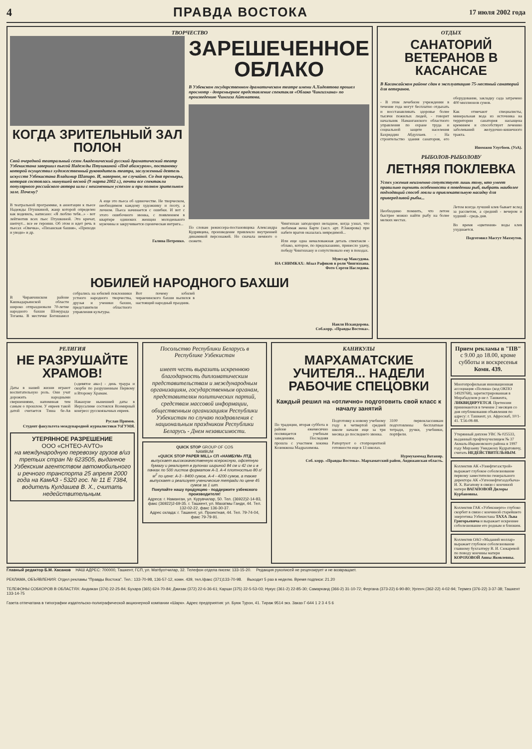4 ПРАВДА ВОСТОКА 17 июля 2002 года
ТВОРЧЕСТВО
КОГДА ЗРИТЕЛЬНЫЙ ЗАЛ ПОЛОН
Свой очередной театральный сезон Академический русский драматический театр Узбекистана завершил пьесой Надежды Птушкиной «Под абажуром», постановку которой осуществил художественный руководитель театра, заслуженный деятель искусств Узбекистана Владимир Шапиро. И, наверное, не случайно. Со дня премьеры, которая состоялась минувшей весной (9 марта 2002 г.), почти все спектакли популярного российского автора шли с неизменным успехом и при полном зрительном зале. Почему?
В театральной программке, в аннотации к пьесе Надежды Птушкиной, жанр которой определен как водевиль, написано: «Я люблю тебя...» - вот лейтмотив всех пьес Птушкиной. Это кричат, шепчут... все ее героини. Об этом и идет речь в пьесах «Овечка», «Пизанская башня», «Приходи и уводи» и др.
А еще это пьеса об одиночестве. Не творческом, необходимом каждому художнику и поэту, а личном. Пьеса начинается с ошибки. И вот с этого ошибочного звонка, с появлением в квартире одиноких женщин молоденького мужчины и закручивается сценическая интрига...
Галина Петренко.
ЗАРЕШЕЧЕННОЕ ОБЛАКО
В Узбекском государственном драматическом театре имени А.Хидоятова прошел просмотр - допремьерное представление спектакля «Облако Чингизхана» по произведению Чингиза Айтматова.
По словам режиссера-постановщика Александра Кудрявцева, произведение привлекло внутренней динамикой персонажей. Но сначала немного о сюжете.
Чингизхан заподозрил неладное, когда узнал, что любимая жена Барте (засл. арт. Р.Закирова) при набеге врагов оказалась невредимой...
Или еще одна немаловажная деталь спектакля - облако, которое, по предсказанию, принесло удачу, победу Чингизхану и сопутствовало ему в походах.
Муяссар Максудова.
НА СНИМКАХ: Абзал Рафиков в роли Чингизхана.
Фото Сергея Наследова.
ЮБИЛЕЙ НАРОДНОГО БАХШИ
В Чиракчинском районе Кашкадарьинской области широко отпраздновали 70-летие народного бахши Шомурада Тогаева. В местечке Богишамол собрались на юбилей поклонники устного народного творчества, друзья и ученики бахши, представители областного управления культуры.
Вот почему юбилей чиракчинского бахши вылился в настоящий народный праздник.
Наиля Искандерова.
Соб.корр. «Правды Востока».
ОТДЫХ
САНАТОРИЙ ВЕТЕРАНОВ В КАСАНСАЕ
В Касансайском районе сдан в эксплуатацию 75-местный санаторий для ветеранов.
- В этом лечебном учреждении в течение года могут бесплатно отдыхать и восстанавливать здоровье более тысячи пожилых людей, - говорит начальник Наманганского областного управления по охране труда и социальной защите населения Бахриддин Абдуллаев. - На строительство здания санатория, его оборудование, закладку сада затрачено 400 миллионов сумов.
Как отмечают специалисты, минеральная вода из источника на территории санатория насыщена кремнием и способствует лечению заболеваний желудочно-кишечного тракта.
Иномжон Улугбоев. (УзА).
РЫБОЛОВ-РЫБОЛОВУ
ЛЕТНЯЯ ПОКЛЕВКА
Успех ужения неизменно сопутствует лишь тому, кто умеет правильно оценить особенности в поведении рыб, выбрать наиболее подходящий способ ловли и привлекательную насадку для привередливой рыбы...
Необходимо помнить, что летом быстрее можно найти рыбу на более мелких местах.
Летом всегда лучший клев бывает вслед за рассветом, а средний - вечером и худший - средь дня.
Во время «цветения» воды клев ухудшается.
Подготовил Масгут Махмутов.
РЕЛИГИЯ
НЕ РАЗРУШАЙТЕ ХРАМОВ!
Даты в нашей жизни играют воспитательную роль. Они учат дорожить народными свершениями, напоминая тем самым о прошлом. У евреев такой датой считается Тиша бе-Ав («девятое ава») - день траура и скорби по разрушенным Первому и Второму Храмам.
Накануне нынешней даты в Иерусалиме состоялся Всемирный конгресс русскоязычных евреев.
Руслан Примов.
Студент факультета международной журналистики УзГУМЯ.
УТЕРЯННОЕ РАЗРЕШЕНИЕ
ООО «СНТЕО-АVТО»
на международную перевозку грузов в/из третьих стран № 623505, выданное Узбекским агентством автомобильного и речного транспорта 25 апреля 2000 года на КамАЗ - 5320 гос. № 11 Е 7384, водитель Кулдашев В. Х., считать недействительным.
Посольство Республики Беларусь в Республике Узбекистан
имеет честь выразить искреннюю благодарность дипломатическим представительствам и международным организациям, государственным органам, представителям политических партий, средствам массовой информации, общественным организациям Республики Узбекистан по случаю поздравления с национальным праздником Республики Беларусь - Днем независимости.
QUICK STOP GROUP OF COS
NAMBUM
«QUICK STOP PAPER MILL» СП «НАМБУМ» ЛТД
выпускает высококачественную ксероксную, офсетную бумагу и реализует в рулонах шириной 84 см и 42 см и в пачках по 500 листов форматом А-3, А-4 плотностью 80 г/м<sup>2</sup> по цене: А-3 - 8400 сумов, А-4 - 4200 сумов, а также выпускает и реализует ученические тетради по цене 45 сумов за 1 шт.
Покупайте нашу продукцию - поддержите узбекского производителя!
Адреса: г. Наманган, ул. Курувчилар, 50. Тел. (36922)2-14-83, факс (36922)2-69-35. г. Ташкент, ул. Махатмы Ганди, 44. Тел. 132-02-22, факс 136-30-37.
Адрес склада: г. Ташкент, ул. Проектная, 44. Тел. 79-74-04, факс 79-79-91.
КАНИКУЛЫ
МАРХАМАТСКИЕ УЧИТЕЛЯ... НАДЕЛИ РАБОЧИЕ СПЕЦОВКИ
Каждый решил на «отлично» подготовить свой класс к началу занятий
По традиции, вторая суббота в районе ежемесячно посвящается учебным заведениям. Последняя прошла с участием хокима Козимжона Мадрахимова.
Подготовку к новому учебному году в четвертой средней школе начали еще за три месяца до последнего звонка.
Рапортуют о стопроцентной готовности еще в 13 школах.
3100 первоклассникам подготовлены бесплатные тетради, ручки, учебники, портфели.
Нурмухаммад Ватаняр.
Соб. корр. «Правды Востока». Мархаматский район, Андижанская область.
Прием рекламы в "ПВ"
с 9.00 до 18.00, кроме субботы и воскресенья
Комн. 439.
Многопрофильная инновационная ассоциация «Полина» (код ОКПО 14929768), зарегистрированная в Мирабадском р-не г. Ташкента, ЛИКВИДИРУЕТСЯ. Претензии принимаются в течение 2 месяцев со дня опубликования объявления по адресу: г. Ташкент, ул. Афросиаб, 10/1-41. Т.56-08-88.
Утерянный диплом УВС № 025533, выданный профтехучилищем № 37 Акмаль-Икрамовского района в 1997 году Мирзаеву Умиджону Кудратовичу, считать НЕДЕЙСТВИТЕЛЬНЫМ.
Коллектив АК «Узнефтегазстрой» выражает глубокое соболезнование первому заместителю генерального директора АК «Узгеонефтегаздобыча» И. Х. Вагапову в связи с кончиной матери ВАГАПОВОЙ Дилоры Курбановны.
Коллектив ГАК «Узбекэнерго» глубоко скорбит в связи с кончиной старейшего энергетика Узбекистана ТАХА Льва Григорьевича и выражает искреннее соболезнование его родным и близким.
Коллектив ОАО «Маданий моллар» выражает глубокое соболезнование главному бухгалтеру В. И. Сюкаревой по поводу кончины матери КОРОХОВОЙ Анны Яковлевны.
Главный редактор Б.М. Хасанов НАШ АДРЕС: 700000, Ташкент, ГСП, ул. Матбуотчилар, 32. Телефон отдела писем: 133-15-20. Редакция рукописей не рецензирует и не возвращает. РЕКЛАМА, ОБЪЯВЛЕНИЯ: Отдел рекламы "Правды Востока". Тел.: 133-70-98, 136-57-12, комн. 439, тел./факс (371)133-70-98. Выходит 5 раз в неделю. Время подписи: 21.20 ТЕЛЕФОНЫ СОБКОРОВ В ОБЛАСТЯХ: Андижан (374) 22-25-84; Бухара (365) 624-70-84; Джизак (372) 22-6-36-61; Карши (375) 22-5-53-03; Нукус (361-2) 22-85-30; Самарканд (366-2) 31-10-72; Фергана (373-22) 6-90-80; Ургенч (362-22) 4-02-94; Термез (376-22) 3-37-38; Ташкент 133-14-75 Газета отпечатана в типографии издательско-полиграфической акционерной компании «Шарк». Адрес предприятия: ул. Буюк Турон, 41. Тираж 9514 экз. Заказ Г-644 1 2 3 4 5 6